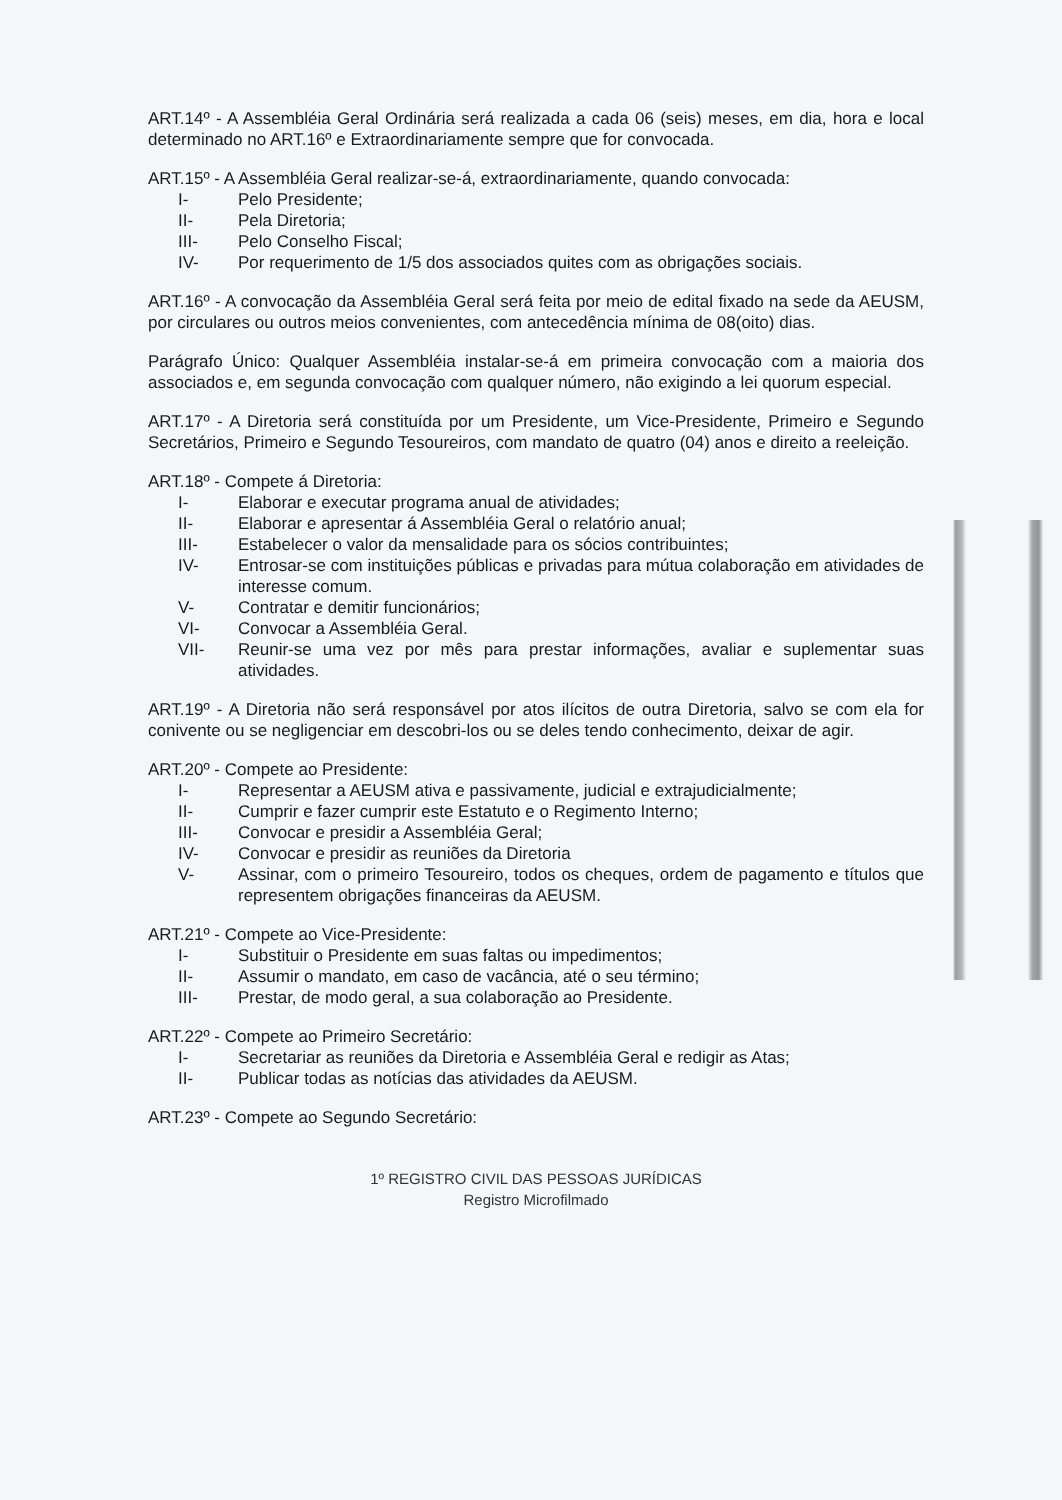ART.14º - A Assembléia Geral Ordinária será realizada a cada 06 (seis) meses, em dia, hora e local determinado no ART.16º e Extraordinariamente sempre que for convocada.
ART.15º - A Assembléia Geral realizar-se-á, extraordinariamente, quando convocada:
I- Pelo Presidente;
II- Pela Diretoria;
III- Pelo Conselho Fiscal;
IV- Por requerimento de 1/5 dos associados quites com as obrigações sociais.
ART.16º - A convocação da Assembléia Geral será feita por meio de edital fixado na sede da AEUSM, por circulares ou outros meios convenientes, com antecedência mínima de 08(oito) dias.
Parágrafo Único: Qualquer Assembléia instalar-se-á em primeira convocação com a maioria dos associados e, em segunda convocação com qualquer número, não exigindo a lei quorum especial.
ART.17º - A Diretoria será constituída por um Presidente, um Vice-Presidente, Primeiro e Segundo Secretários, Primeiro e Segundo Tesoureiros, com mandato de quatro (04) anos e direito a reeleição.
ART.18º - Compete á Diretoria:
I- Elaborar e executar programa anual de atividades;
II- Elaborar e apresentar á Assembléia Geral o relatório anual;
III- Estabelecer o valor da mensalidade para os sócios contribuintes;
IV- Entrosar-se com instituições públicas e privadas para mútua colaboração em atividades de interesse comum.
V- Contratar e demitir funcionários;
VI- Convocar a Assembléia Geral.
VII- Reunir-se uma vez por mês para prestar informações, avaliar e suplementar suas atividades.
ART.19º - A Diretoria não será responsável por atos ilícitos de outra Diretoria, salvo se com ela for conivente ou se negligenciar em descobri-los ou se deles tendo conhecimento, deixar de agir.
ART.20º - Compete ao Presidente:
I- Representar a AEUSM ativa e passivamente, judicial e extrajudicialmente;
II- Cumprir e fazer cumprir este Estatuto e o Regimento Interno;
III- Convocar e presidir a Assembléia Geral;
IV- Convocar e presidir as reuniões da Diretoria
V- Assinar, com o primeiro Tesoureiro, todos os cheques, ordem de pagamento e títulos que representem obrigações financeiras da AEUSM.
ART.21º - Compete ao Vice-Presidente:
I- Substituir o Presidente em suas faltas ou impedimentos;
II- Assumir o mandato, em caso de vacância, até o seu término;
III- Prestar, de modo geral, a sua colaboração ao Presidente.
ART.22º - Compete ao Primeiro Secretário:
I- Secretariar as reuniões da Diretoria e Assembléia Geral e redigir as Atas;
II- Publicar todas as notícias das atividades da AEUSM.
ART.23º - Compete ao Segundo Secretário:
1º REGISTRO CIVIL DAS PESSOAS JURÍDICAS
Registro Microfilmado